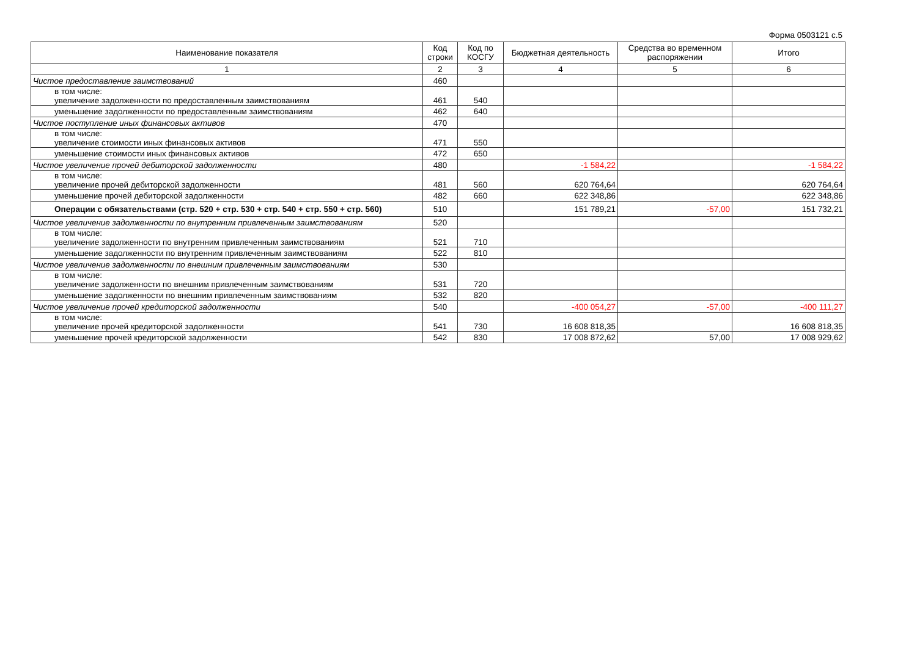Форма 0503121 с.5
| Наименование показателя | Код строки | Код по КОСГУ | Бюджетная деятельность | Средства во временном распоряжении | Итого |
| --- | --- | --- | --- | --- | --- |
| 1 | 2 | 3 | 4 | 5 | 6 |
| Чистое предоставление заимствований | 460 | | | | |
| в том числе: увеличение задолженности по предоставленным заимствованиям | 461 | 540 | | | |
| уменьшение задолженности по предоставленным заимствованиям | 462 | 640 | | | |
| Чистое поступление иных финансовых активов | 470 | | | | |
| в том числе: увеличение стоимости иных финансовых активов | 471 | 550 | | | |
| уменьшение стоимости иных финансовых активов | 472 | 650 | | | |
| Чистое увеличение прочей дебиторской задолженности | 480 | | -1 584,22 | | -1 584,22 |
| в том числе: увеличение прочей дебиторской задолженности | 481 | 560 | 620 764,64 | | 620 764,64 |
| уменьшение прочей дебиторской задолженности | 482 | 660 | 622 348,86 | | 622 348,86 |
| Операции с обязательствами (стр. 520 + стр. 530 + стр. 540 + стр. 550 + стр. 560) | 510 | | 151 789,21 | -57,00 | 151 732,21 |
| Чистое увеличение задолженности по внутренним привлеченным заимствованиям | 520 | | | | |
| в том числе: увеличение задолженности по внутренним привлеченным заимствованиям | 521 | 710 | | | |
| уменьшение задолженности по внутренним привлеченным заимствованиям | 522 | 810 | | | |
| Чистое увеличение задолженности по внешним привлеченным заимствованиям | 530 | | | | |
| в том числе: увеличение задолженности по внешним привлеченным заимствованиям | 531 | 720 | | | |
| уменьшение задолженности по внешним привлеченным заимствованиям | 532 | 820 | | | |
| Чистое увеличение прочей кредиторской задолженности | 540 | | -400 054,27 | -57,00 | -400 111,27 |
| в том числе: увеличение прочей кредиторской задолженности | 541 | 730 | 16 608 818,35 | | 16 608 818,35 |
| уменьшение прочей кредиторской задолженности | 542 | 830 | 17 008 872,62 | 57,00 | 17 008 929,62 |